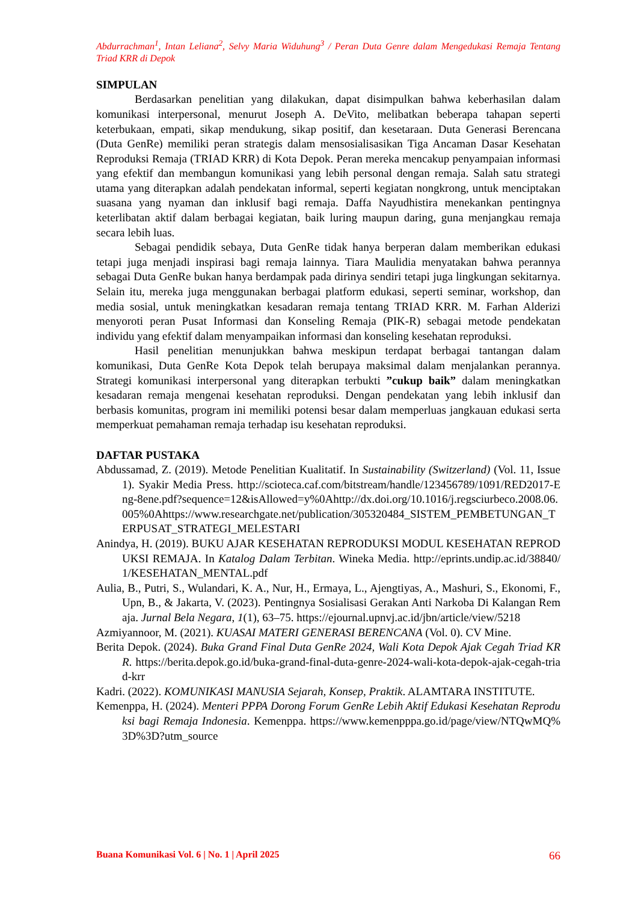Abdurrachman<sup>1</sup>, Intan Leliana<sup>2</sup>, Selvy Maria Widuhung<sup>3</sup> / Peran Duta Genre dalam Mengedukasi Remaja Tentang Triad KRR di Depok
SIMPULAN
Berdasarkan penelitian yang dilakukan, dapat disimpulkan bahwa keberhasilan dalam komunikasi interpersonal, menurut Joseph A. DeVito, melibatkan beberapa tahapan seperti keterbukaan, empati, sikap mendukung, sikap positif, dan kesetaraan. Duta Generasi Berencana (Duta GenRe) memiliki peran strategis dalam mensosialisasikan Tiga Ancaman Dasar Kesehatan Reproduksi Remaja (TRIAD KRR) di Kota Depok. Peran mereka mencakup penyampaian informasi yang efektif dan membangun komunikasi yang lebih personal dengan remaja. Salah satu strategi utama yang diterapkan adalah pendekatan informal, seperti kegiatan nongkrong, untuk menciptakan suasana yang nyaman dan inklusif bagi remaja. Daffa Nayudhistira menekankan pentingnya keterlibatan aktif dalam berbagai kegiatan, baik luring maupun daring, guna menjangkau remaja secara lebih luas.
Sebagai pendidik sebaya, Duta GenRe tidak hanya berperan dalam memberikan edukasi tetapi juga menjadi inspirasi bagi remaja lainnya. Tiara Maulidia menyatakan bahwa perannya sebagai Duta GenRe bukan hanya berdampak pada dirinya sendiri tetapi juga lingkungan sekitarnya. Selain itu, mereka juga menggunakan berbagai platform edukasi, seperti seminar, workshop, dan media sosial, untuk meningkatkan kesadaran remaja tentang TRIAD KRR. M. Farhan Alderizi menyoroti peran Pusat Informasi dan Konseling Remaja (PIK-R) sebagai metode pendekatan individu yang efektif dalam menyampaikan informasi dan konseling kesehatan reproduksi.
Hasil penelitian menunjukkan bahwa meskipun terdapat berbagai tantangan dalam komunikasi, Duta GenRe Kota Depok telah berupaya maksimal dalam menjalankan perannya. Strategi komunikasi interpersonal yang diterapkan terbukti ”cukup baik” dalam meningkatkan kesadaran remaja mengenai kesehatan reproduksi. Dengan pendekatan yang lebih inklusif dan berbasis komunitas, program ini memiliki potensi besar dalam memperluas jangkauan edukasi serta memperkuat pemahaman remaja terhadap isu kesehatan reproduksi.
DAFTAR PUSTAKA
Abdussamad, Z. (2019). Metode Penelitian Kualitatif. In Sustainability (Switzerland) (Vol. 11, Issue 1). Syakir Media Press. http://scioteca.caf.com/bitstream/handle/123456789/1091/RED2017-Eng-8ene.pdf?sequence=12&isAllowed=y%0Ahttp://dx.doi.org/10.1016/j.regsciurbeco.2008.06.005%0Ahttps://www.researchgate.net/publication/305320484_SISTEM_PEMBETUNGAN_TERPUSAT_STRATEGI_MELESTARI
Anindya, H. (2019). BUKU AJAR KESEHATAN REPRODUKSI MODUL KESEHATAN REPRODUKSI REMAJA. In Katalog Dalam Terbitan. Wineka Media. http://eprints.undip.ac.id/38840/1/KESEHATAN_MENTAL.pdf
Aulia, B., Putri, S., Wulandari, K. A., Nur, H., Ermaya, L., Ajengtiyas, A., Mashuri, S., Ekonomi, F., Upn, B., & Jakarta, V. (2023). Pentingnya Sosialisasi Gerakan Anti Narkoba Di Kalangan Remaja. Jurnal Bela Negara, 1(1), 63–75. https://ejournal.upnvj.ac.id/jbn/article/view/5218
Azmiyannoor, M. (2021). KUASAI MATERI GENERASI BERENCANA (Vol. 0). CV Mine.
Berita Depok. (2024). Buka Grand Final Duta GenRe 2024, Wali Kota Depok Ajak Cegah Triad KRR. https://berita.depok.go.id/buka-grand-final-duta-genre-2024-wali-kota-depok-ajak-cegah-triad-krr
Kadri. (2022). KOMUNIKASI MANUSIA Sejarah, Konsep, Praktik. ALAMTARA INSTITUTE.
Kemenppa, H. (2024). Menteri PPPA Dorong Forum GenRe Lebih Aktif Edukasi Kesehatan Reproduksi bagi Remaja Indonesia. Kemenppa. https://www.kemenpppa.go.id/page/view/NTQwMQ%3D%3D?utm_source
Buana Komunikasi Vol. 6 | No. 1 | April 2025 66